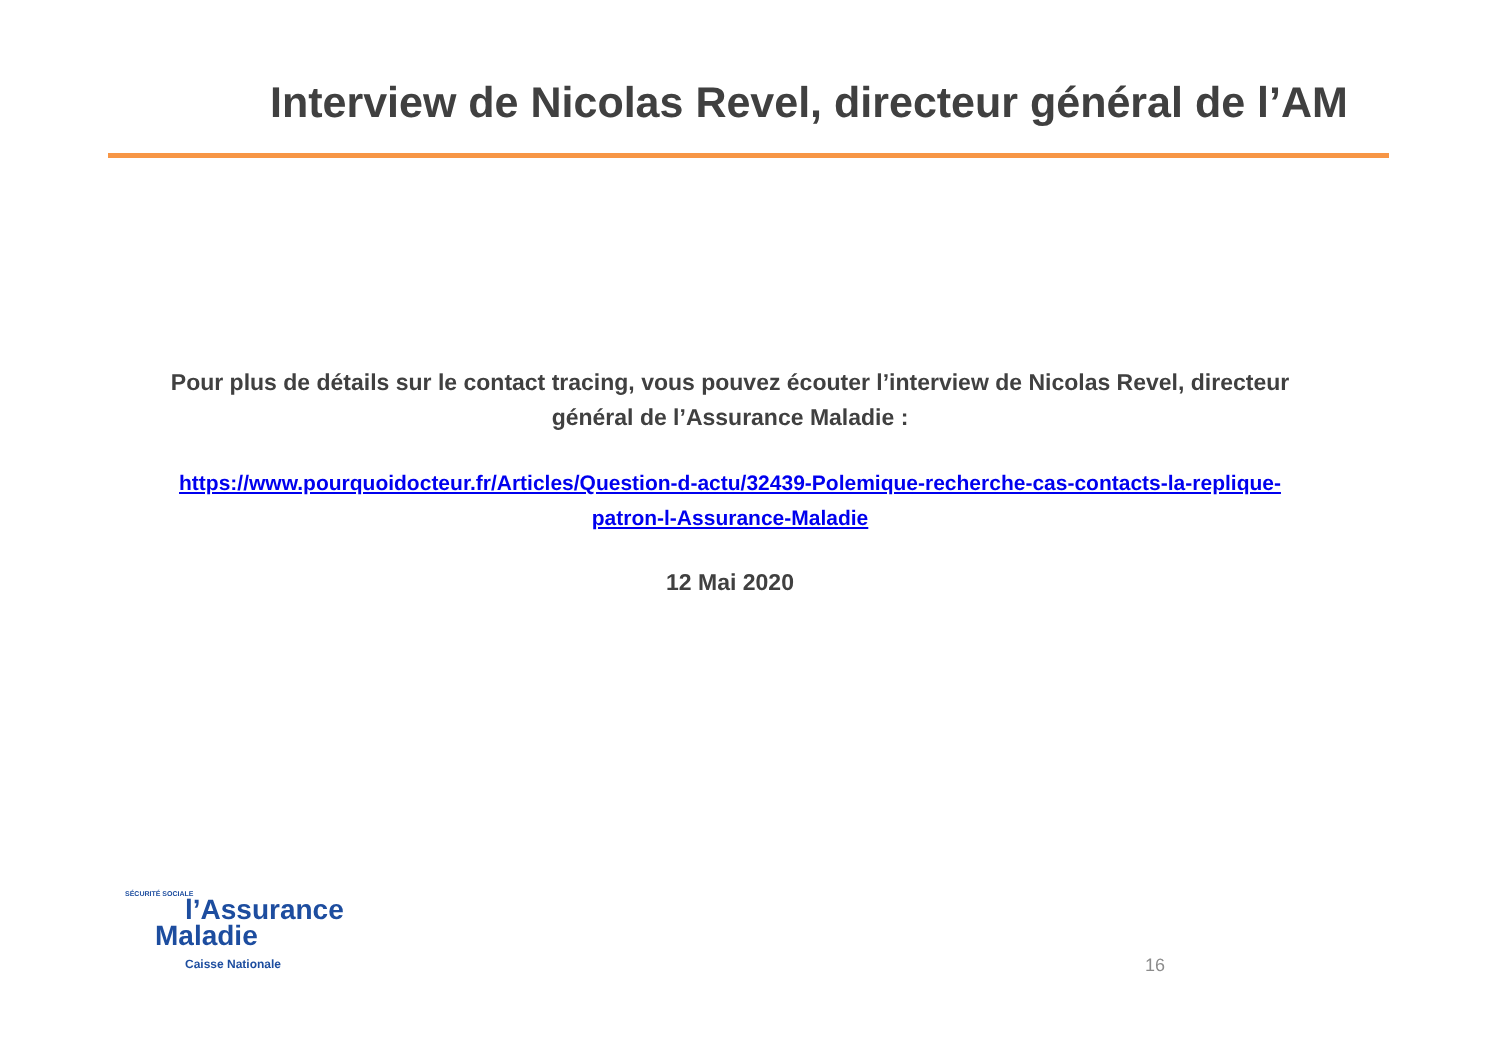Interview de Nicolas Revel, directeur général de l’AM
Pour plus de détails sur le contact tracing, vous pouvez écouter l’interview de Nicolas Revel, directeur général de l’Assurance Maladie :
https://www.pourquoidocteur.fr/Articles/Question-d-actu/32439-Polemique-recherche-cas-contacts-la-replique-patron-l-Assurance-Maladie
12 Mai 2020
SÉCURITÉ SOCIALE
l’Assurance
Maladie
Caisse Nationale
16